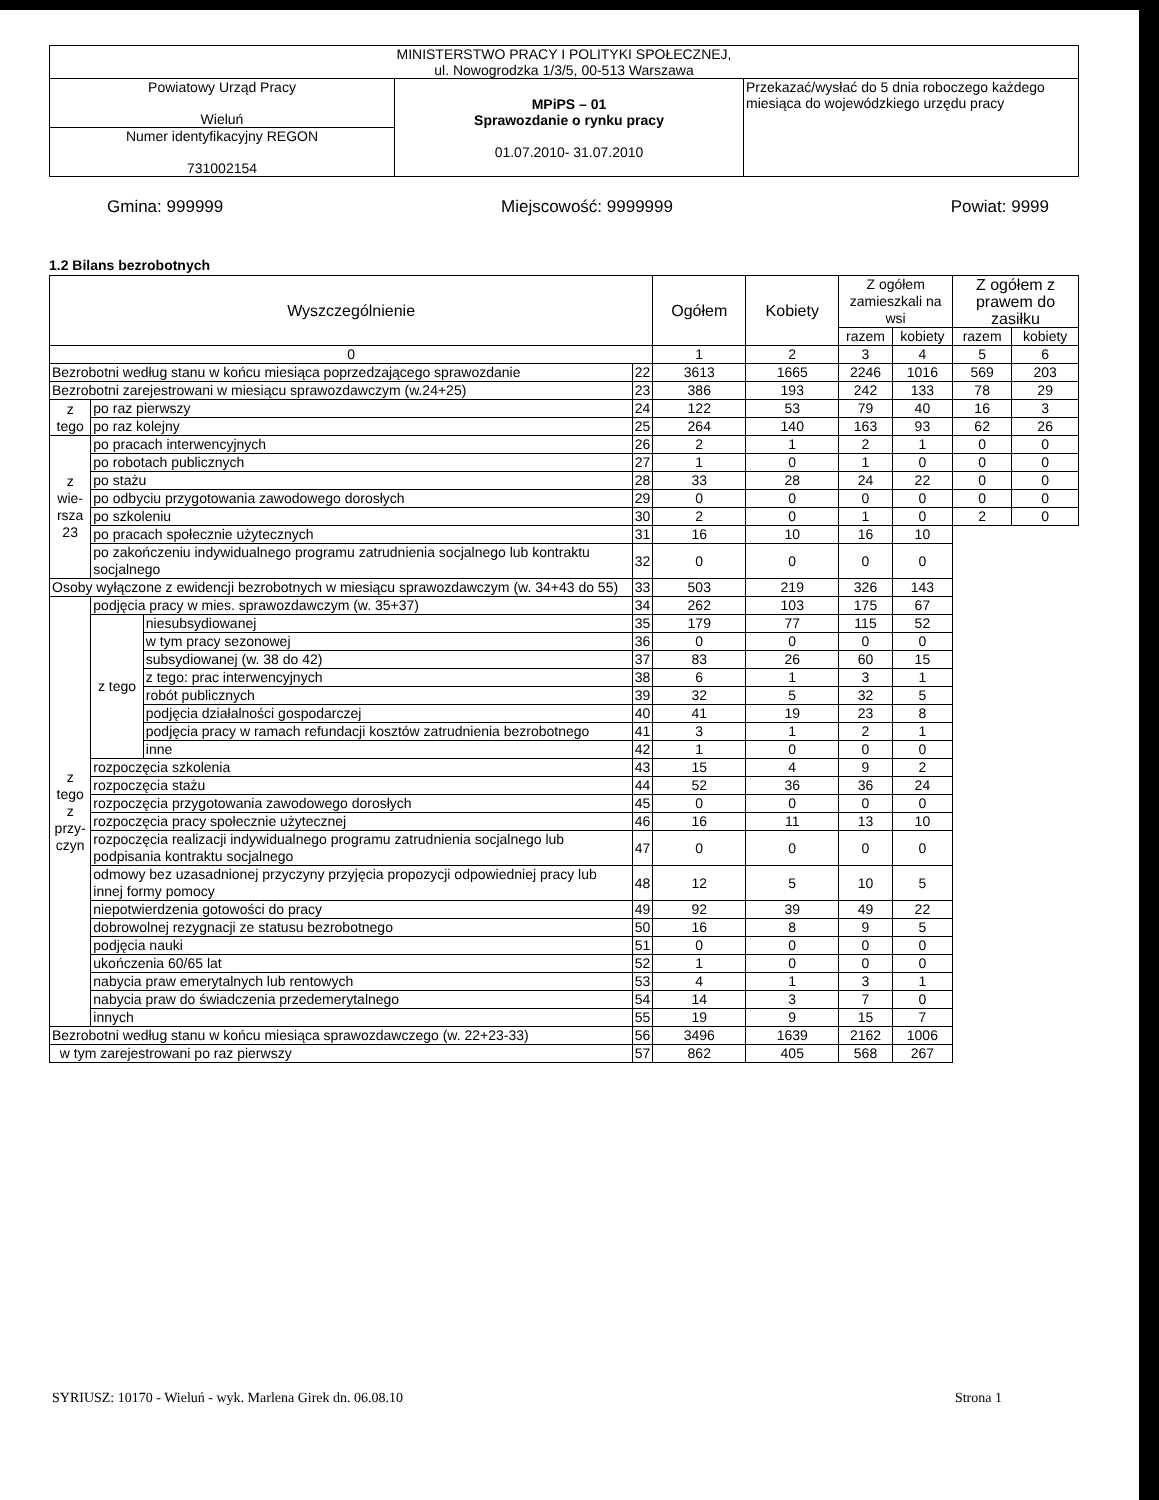| MINISTERSTWO PRACY I POLITYKI SPOŁECZNEJ, ul. Nowogrodzka 1/3/5, 00-513 Warszawa | | |
| Powiatowy Urząd Pracy Wieluń | MPiPS – 01 Sprawozdanie o rynku pracy 01.07.2010- 31.07.2010 | Przekazać/wysłać do 5 dnia roboczego każdego miesiąca do wojewódzkiego urzędu pracy |
| Numer identyfikacyjny REGON 731002154 | | |
Gmina: 999999 Miejscowość: 9999999 Powiat: 9999
1.2 Bilans bezrobotnych
| Wyszczególnienie | | | | Ogółem | Kobiety | Z ogółem zamieszkali na wsi | | Z ogółem z prawem do zasiłku | |
| --- | --- | --- | --- | --- | --- | --- | --- | --- | --- |
| | | | | | | razem | kobiety | razem | kobiety |
| 0 | | | | 1 | 2 | 3 | 4 | 5 | 6 |
| Bezrobotni według stanu w końcu miesiąca poprzedzającego sprawozdanie | | | 22 | 3613 | 1665 | 2246 | 1016 | 569 | 203 |
| Bezrobotni zarejestrowani w miesiącu sprawozdawczym (w.24+25) | | | 23 | 386 | 193 | 242 | 133 | 78 | 29 |
| z tego | po raz pierwszy | | 24 | 122 | 53 | 79 | 40 | 16 | 3 |
| | po raz kolejny | | 25 | 264 | 140 | 163 | 93 | 62 | 26 |
| z wie- rsza 23 | po pracach interwencyjnych | | 26 | 2 | 1 | 2 | 1 | 0 | 0 |
| | po robotach publicznych | | 27 | 1 | 0 | 1 | 0 | 0 | 0 |
| | po stażu | | 28 | 33 | 28 | 24 | 22 | 0 | 0 |
| | po odbyciu przygotowania zawodowego dorosłych | | 29 | 0 | 0 | 0 | 0 | 0 | 0 |
| | po szkoleniu | | 30 | 2 | 0 | 1 | 0 | 2 | 0 |
| | po pracach społecznie użytecznych | | 31 | 16 | 10 | 16 | 10 | | |
| | po zakończeniu indywidualnego programu zatrudnienia socjalnego lub kontraktu socjalnego | | 32 | 0 | 0 | 0 | 0 | | |
| Osoby wyłączone z ewidencji bezrobotnych w miesiącu sprawozdawczym (w. 34+43 do 55) | | | 33 | 503 | 219 | 326 | 143 | | |
| z tego z przy- czyn | podjęcia pracy w mies. sprawozdawczym (w. 35+37) | | 34 | 262 | 103 | 175 | 67 | | |
| | z tego | niesubsydiowanej | 35 | 179 | 77 | 115 | 52 | | |
| | | w tym pracy sezonowej | 36 | 0 | 0 | 0 | 0 | | |
| | | subsydiowanej (w. 38 do 42) | 37 | 83 | 26 | 60 | 15 | | |
| | | z tego: prac interwencyjnych | 38 | 6 | 1 | 3 | 1 | | |
| | | robót publicznych | 39 | 32 | 5 | 32 | 5 | | |
| | | podjęcia działalności gospodarczej | 40 | 41 | 19 | 23 | 8 | | |
| | | podjęcia pracy w ramach refundacji kosztów zatrudnienia bezrobotnego | 41 | 3 | 1 | 2 | 1 | | |
| | | inne | 42 | 1 | 0 | 0 | 0 | | |
| | rozpoczęcia szkolenia | | 43 | 15 | 4 | 9 | 2 | | |
| | rozpoczęcia stażu | | 44 | 52 | 36 | 36 | 24 | | |
| | rozpoczęcia przygotowania zawodowego dorosłych | | 45 | 0 | 0 | 0 | 0 | | |
| | rozpoczęcia pracy społecznie użytecznej | | 46 | 16 | 11 | 13 | 10 | | |
| | rozpoczęcia realizacji indywidualnego programu zatrudnienia socjalnego lub podpisania kontraktu socjalnego | | 47 | 0 | 0 | 0 | 0 | | |
| | odmowy bez uzasadnionej przyczyny przyjęcia propozycji odpowiedniej pracy lub innej formy pomocy | | 48 | 12 | 5 | 10 | 5 | | |
| | niepotwierdzenia gotowości do pracy | | 49 | 92 | 39 | 49 | 22 | | |
| | dobrowolnej rezygnacji ze statusu bezrobotnego | | 50 | 16 | 8 | 9 | 5 | | |
| | podjęcia nauki | | 51 | 0 | 0 | 0 | 0 | | |
| | ukończenia 60/65 lat | | 52 | 1 | 0 | 0 | 0 | | |
| | nabycia praw emerytalnych lub rentowych | | 53 | 4 | 1 | 3 | 1 | | |
| | nabycia praw do świadczenia przedemerytalnego | | 54 | 14 | 3 | 7 | 0 | | |
| | innych | | 55 | 19 | 9 | 15 | 7 | | |
| Bezrobotni według stanu w końcu miesiąca sprawozdawczego (w. 22+23-33) | | | 56 | 3496 | 1639 | 2162 | 1006 | | |
| w tym zarejestrowani po raz pierwszy | | | 57 | 862 | 405 | 568 | 267 | | |
SYRIUSZ: 10170 - Wieluń - wyk. Marlena Girek dn. 06.08.10 Strona 1